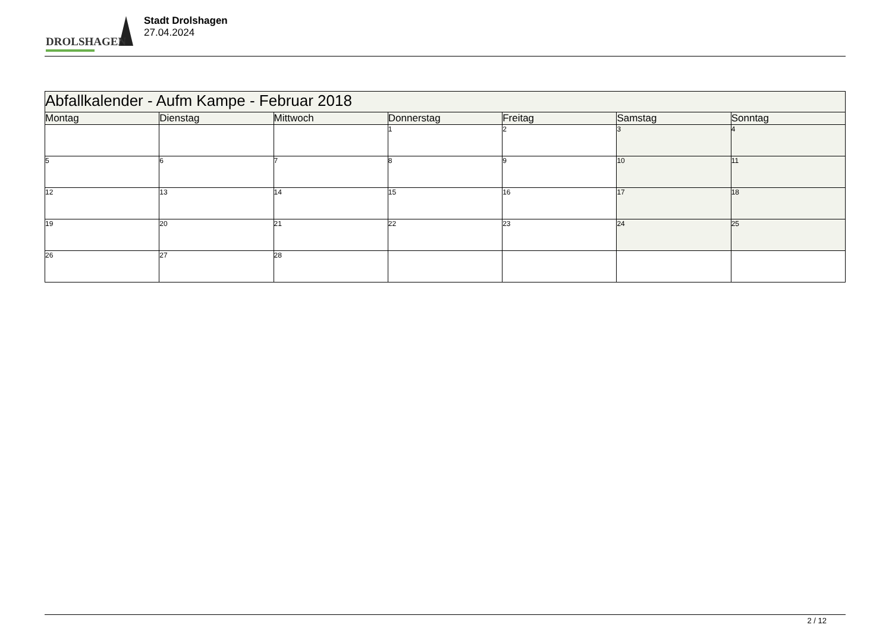DROLSHAGEN
Stadt Drolshagen
27.04.2024
| Abfallkalender - Aufm Kampe - Februar 2018 | | | | | | |
| --- | --- | --- | --- | --- | --- | --- |
| Montag | Dienstag | Mittwoch | Donnerstag | Freitag | Samstag | Sonntag |
| | | | 1 | 2 | 3 | 4 |
| 5 | 6 | 7 | 8 | 9 | 10 | 11 |
| 12 | 13 | 14 | 15 | 16 | 17 | 18 |
| 19 | 20 | 21 | 22 | 23 | 24 | 25 |
| 26 | 27 | 28 | | | | |
2 / 12